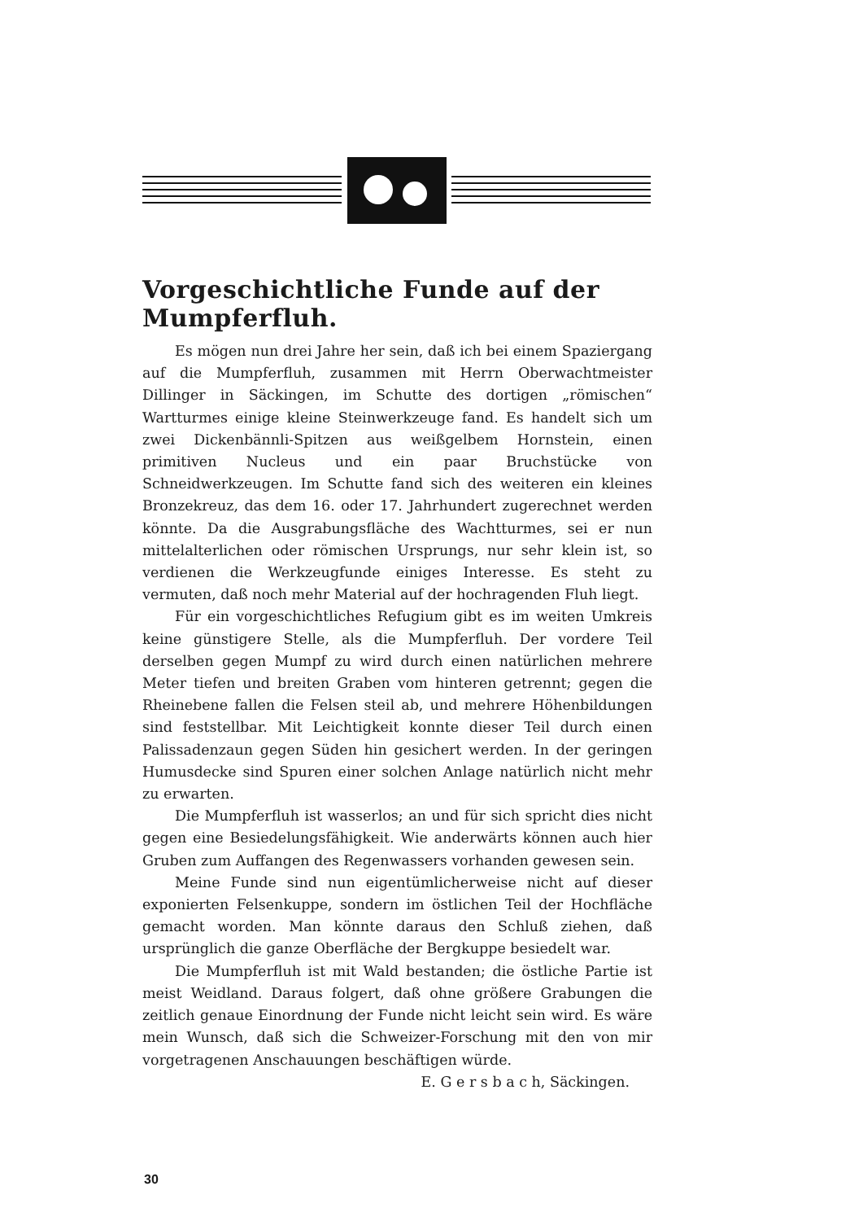Vorgeschichtliche Funde auf der Mumpferfluh.
Es mögen nun drei Jahre her sein, daß ich bei einem Spaziergang auf die Mumpferfluh, zusammen mit Herrn Oberwachtmeister Dillinger in Säckingen, im Schutte des dortigen „römischen“ Wartturmes einige kleine Steinwerkzeuge fand. Es handelt sich um zwei Dickenbännli-Spitzen aus weißgelbem Hornstein, einen primitiven Nucleus und ein paar Bruchstücke von Schneidwerkzeugen. Im Schutte fand sich des weiteren ein kleines Bronzekreuz, das dem 16. oder 17. Jahrhundert zugerechnet werden könnte. Da die Ausgrabungsfläche des Wachtturmes, sei er nun mittelalterlichen oder römischen Ursprungs, nur sehr klein ist, so verdienen die Werkzeugfunde einiges Interesse. Es steht zu vermuten, daß noch mehr Material auf der hochragenden Fluh liegt.
Für ein vorgeschichtliches Refugium gibt es im weiten Umkreis keine günstigere Stelle, als die Mumpferfluh. Der vordere Teil derselben gegen Mumpf zu wird durch einen natürlichen mehrere Meter tiefen und breiten Graben vom hinteren getrennt; gegen die Rheinebene fallen die Felsen steil ab, und mehrere Höhenbildungen sind feststellbar. Mit Leichtigkeit konnte dieser Teil durch einen Palissadenzaun gegen Süden hin gesichert werden. In der geringen Humusdecke sind Spuren einer solchen Anlage natürlich nicht mehr zu erwarten.
Die Mumpferfluh ist wasserlos; an und für sich spricht dies nicht gegen eine Besiedelungsfähigkeit. Wie anderwärts können auch hier Gruben zum Auffangen des Regenwassers vorhanden gewesen sein.
Meine Funde sind nun eigentümlicherweise nicht auf dieser exponierten Felsenkuppe, sondern im östlichen Teil der Hochfläche gemacht worden. Man könnte daraus den Schluß ziehen, daß ursprünglich die ganze Oberfläche der Bergkuppe besiedelt war.
Die Mumpferfluh ist mit Wald bestanden; die östliche Partie ist meist Weidland. Daraus folgert, daß ohne größere Grabungen die zeitlich genaue Einordnung der Funde nicht leicht sein wird. Es wäre mein Wunsch, daß sich die Schweizer-Forschung mit den von mir vorgetragenen Anschauungen beschäftigen würde.
E. G e r s b a c h, Säckingen.
30